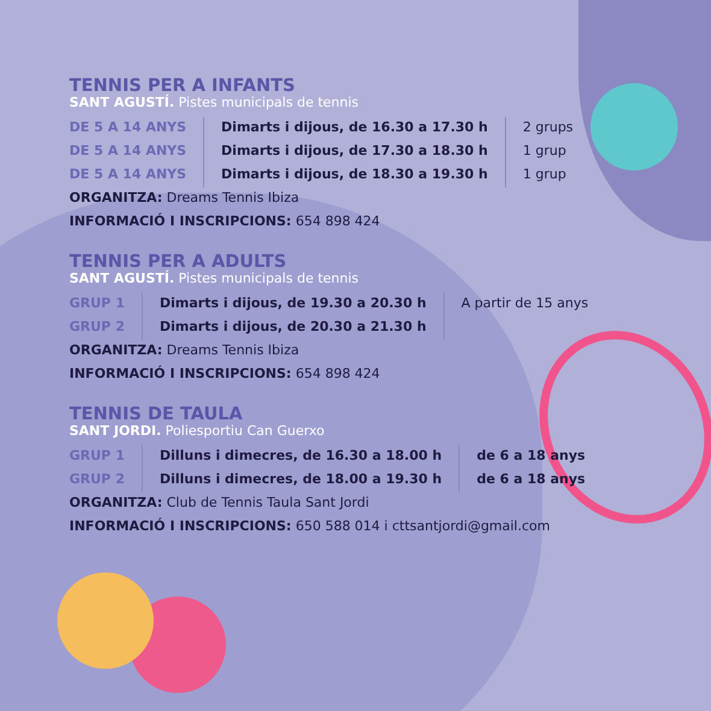TENNIS PER A INFANTS
SANT AGUSTÍ. Pistes municipals de tennis
| DE 5 A 14 ANYS | Dimarts i dijous, de 16.30 a 17.30 h | 2 grups |
| DE 5 A 14 ANYS | Dimarts i dijous, de 17.30 a 18.30 h | 1 grup |
| DE 5 A 14 ANYS | Dimarts i dijous, de 18.30 a 19.30 h | 1 grup |
ORGANITZA: Dreams Tennis Ibiza
INFORMACIÓ I INSCRIPCIONS: 654 898 424
TENNIS PER A ADULTS
SANT AGUSTÍ. Pistes municipals de tennis
| GRUP 1 | Dimarts i dijous, de 19.30 a 20.30 h | A partir de 15 anys |
| GRUP 2 | Dimarts i dijous, de 20.30 a 21.30 h | |
ORGANITZA: Dreams Tennis Ibiza
INFORMACIÓ I INSCRIPCIONS: 654 898 424
TENNIS DE TAULA
SANT JORDI. Poliesportiu Can Guerxo
| GRUP 1 | Dilluns i dimecres, de 16.30 a 18.00 h | de 6 a 18 anys |
| GRUP 2 | Dilluns i dimecres, de 18.00 a 19.30 h | de 6 a 18 anys |
ORGANITZA: Club de Tennis Taula Sant Jordi
INFORMACIÓ I INSCRIPCIONS: 650 588 014 i cttsantjordi@gmail.com